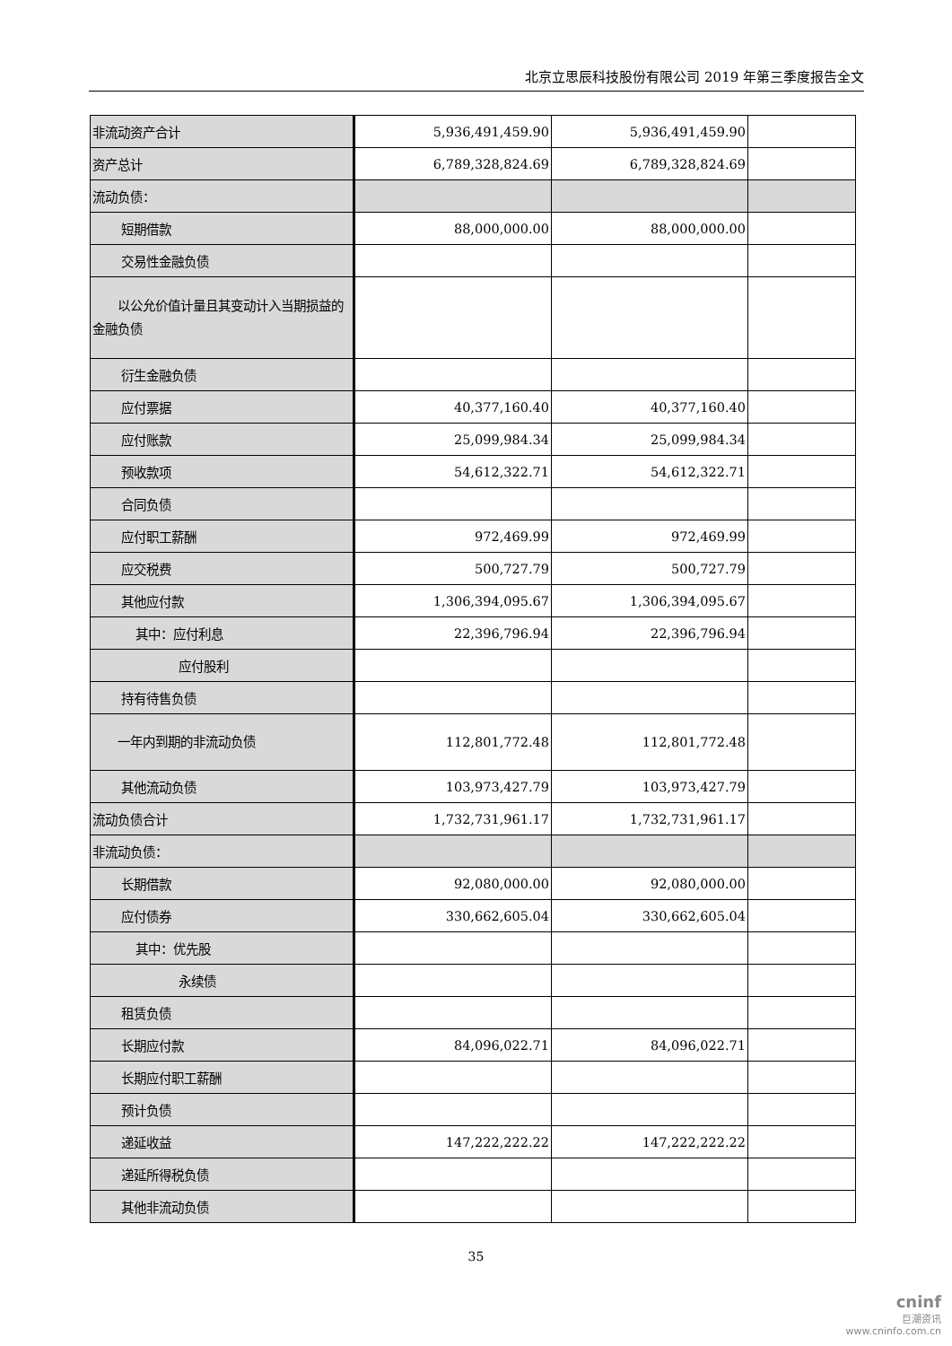北京立思辰科技股份有限公司 2019 年第三季度报告全文
| 非流动资产合计 | 5,936,491,459.90 | 5,936,491,459.90 | |
| 资产总计 | 6,789,328,824.69 | 6,789,328,824.69 | |
| 流动负债： | | | |
| 短期借款 | 88,000,000.00 | 88,000,000.00 | |
| 交易性金融负债 | | | |
| 以公允价值计量且其变动计入当期损益的金融负债 | | | |
| 衍生金融负债 | | | |
| 应付票据 | 40,377,160.40 | 40,377,160.40 | |
| 应付账款 | 25,099,984.34 | 25,099,984.34 | |
| 预收款项 | 54,612,322.71 | 54,612,322.71 | |
| 合同负债 | | | |
| 应付职工薪酬 | 972,469.99 | 972,469.99 | |
| 应交税费 | 500,727.79 | 500,727.79 | |
| 其他应付款 | 1,306,394,095.67 | 1,306,394,095.67 | |
| 其中：应付利息 | 22,396,796.94 | 22,396,796.94 | |
| 应付股利 | | | |
| 持有待售负债 | | | |
| 一年内到期的非流动负债 | 112,801,772.48 | 112,801,772.48 | |
| 其他流动负债 | 103,973,427.79 | 103,973,427.79 | |
| 流动负债合计 | 1,732,731,961.17 | 1,732,731,961.17 | |
| 非流动负债： | | | |
| 长期借款 | 92,080,000.00 | 92,080,000.00 | |
| 应付债券 | 330,662,605.04 | 330,662,605.04 | |
| 其中：优先股 | | | |
| 永续债 | | | |
| 租赁负债 | | | |
| 长期应付款 | 84,096,022.71 | 84,096,022.71 | |
| 长期应付职工薪酬 | | | |
| 预计负债 | | | |
| 递延收益 | 147,222,222.22 | 147,222,222.22 | |
| 递延所得税负债 | | | |
| 其他非流动负债 | | | |
35
cninf
巨潮资讯
www.cninfo.com.cn